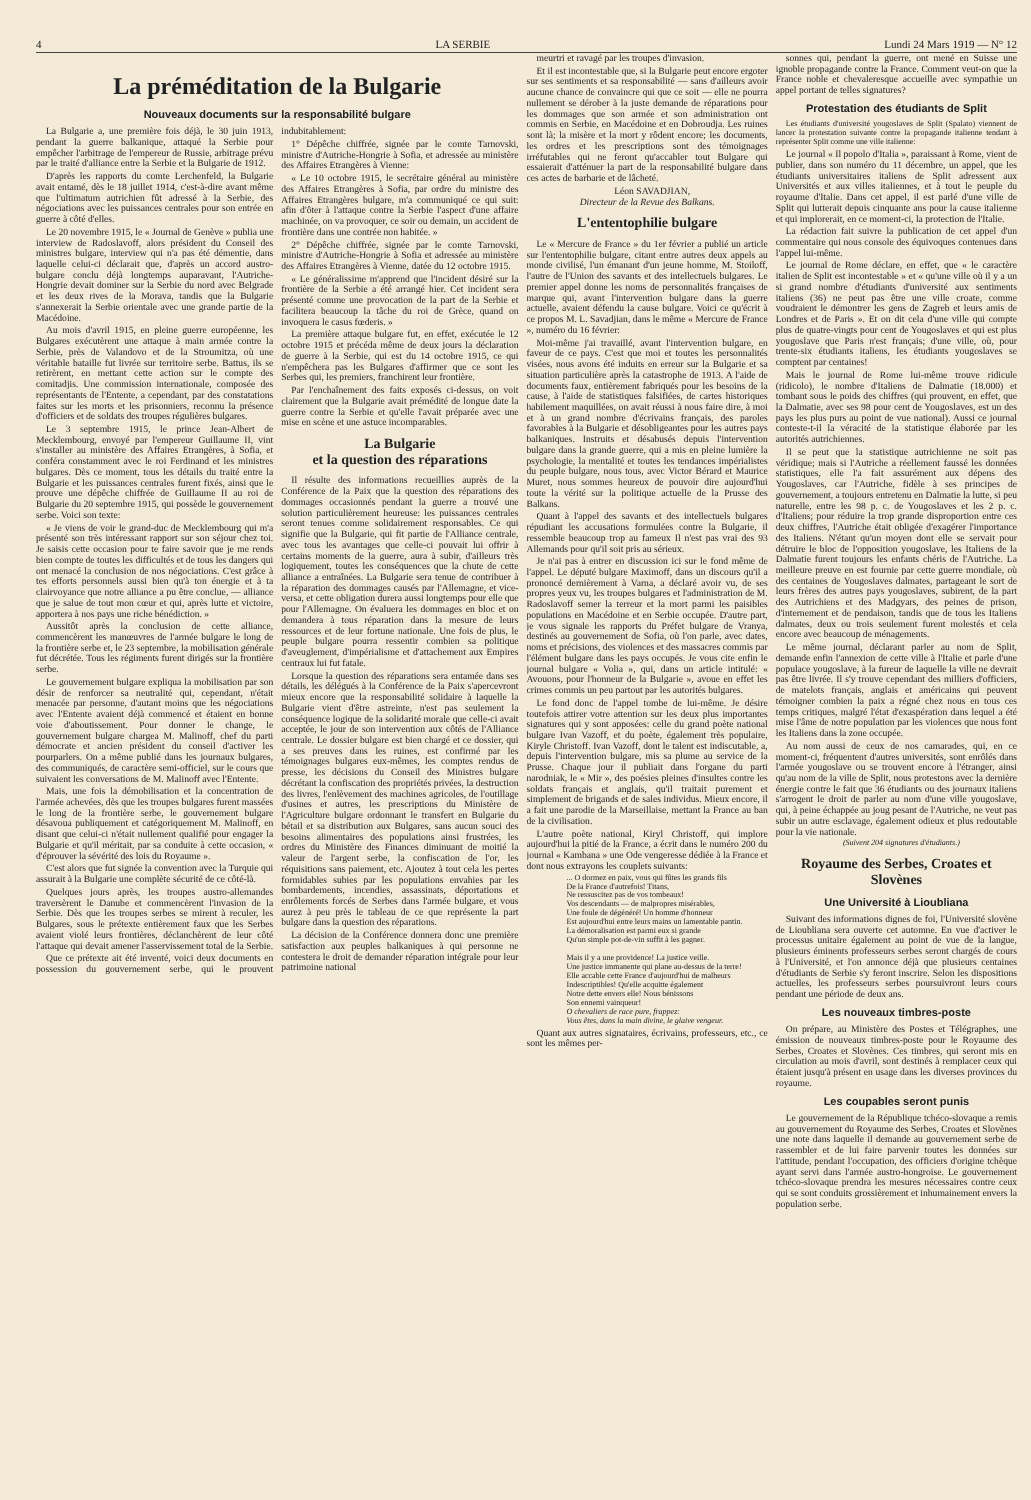4 LA SERBIE Lundi 24 Mars 1919 — N° 12
La préméditation de la Bulgarie
Nouveaux documents sur la responsabilité bulgare
La Bulgarie a, une première fois déjà, le 30 juin 1913, pendant la guerre balkanique, attaqué la Serbie pour empêcher l'arbitrage de l'empereur de Russie, arbitrage prévu par le traité d'alliance entre la Serbie et la Bulgarie de 1912.
D'après les rapports du comte Lerchenfeld, la Bulgarie avait entamé, dès le 18 juillet 1914, c'est-à-dire avant même que l'ultimatum autrichien fût adressé à la Serbie, des négociations avec les puissances centrales pour son entrée en guerre à côté d'elles.
Le 20 novembre 1915, le « Journal de Genève » publia une interview de Radoslavoff, alors président du Conseil des ministres bulgare, interview qui n'a pas été démentie, dans laquelle celui-ci déclarait que, d'après un accord austro-bulgare conclu déjà longtemps auparavant, l'Autriche-Hongrie devait dominer sur la Serbie du nord avec Belgrade et les deux rives de la Morava, tandis que la Bulgarie s'annexerait la Serbie orientale avec une grande partie de la Macédoine.
Au mois d'avril 1915, en pleine guerre européenne, les Bulgares exécutèrent une attaque à main armée contre la Serbie, près de Valandovo et de la Stroumitza, où une véritable bataille fut livrée sur territoire serbe. Battus, ils se retirèrent, en mettant cette action sur le compte des comitadjis. Une commission internationale, composée des représentants de l'Entente, a cependant, par des constatations faites sur les morts et les prisonniers, reconnu la présence d'officiers et de soldats des troupes régulières bulgares.
Le 3 septembre 1915, le prince Jean-Albert de Mecklembourg, envoyé par l'empereur Guillaume II, vint s'installer au ministère des Affaires Etrangères, à Sofia, et conféra constamment avec le roi Ferdinand et les ministres bulgares. Dès ce moment, tous les détails du traité entre la Bulgarie et les puissances centrales furent fixés, ainsi que le prouve une dépêche chiffrée de Guillaume II au roi de Bulgarie du 20 septembre 1915, qui possède le gouvernement serbe. Voici son texte:
« Je viens de voir le grand-duc de Mecklembourg qui m'a présenté son très intéressant rapport sur son séjour chez toi. Je saisis cette occasion pour te faire savoir que je me rends bien compte de toutes les difficultés et de tous les dangers qui ont menacé la conclusion de nos négociations. C'est grâce à tes efforts personnels aussi bien qu'à ton énergie et à ta clairvoyance que notre alliance a pu être conclue, — alliance que je salue de tout mon cœur et qui, après lutte et victoire, apportera à nos pays une riche bénédiction. »
Aussitôt après la conclusion de cette alliance, commencèrent les manœuvres de l'armée bulgare le long de la frontière serbe et, le 23 septembre, la mobilisation générale fut décrétée. Tous les régiments furent dirigés sur la frontière serbe.
Le gouvernement bulgare expliqua la mobilisation par son désir de renforcer sa neutralité qui, cependant, n'était menacée par personne, d'autant moins que les négociations avec l'Entente avaient déjà commencé et étaient en bonne voie d'aboutissement. Pour donner le change, le gouvernement bulgare chargea M. Malinoff, chef du parti démocrate et ancien président du conseil d'activer les pourparlers. On a même publié dans les journaux bulgares, des communiqués, de caractère semi-officiel, sur le cours que suivaient les conversations de M. Malinoff avec l'Entente.
Mais, une fois la démobilisation et la concentration de l'armée achevées, dès que les troupes bulgares furent massées le long de la frontière serbe, le gouvernement bulgare désavoua publiquement et catégoriquement M. Malinoff, en disant que celui-ci n'était nullement qualifié pour engager la Bulgarie et qu'il méritait, par sa conduite à cette occasion, « d'éprouver la sévérité des lois du Royaume ».
C'est alors que fut signée la convention avec la Turquie qui assurait à la Bulgarie une complète sécurité de ce côté-là.
Quelques jours après, les troupes austro-allemandes traversèrent le Danube et commencèrent l'invasion de la Serbie. Dès que les troupes serbes se mirent à reculer, les Bulgares, sous le prétexte entièrement faux que les Serbes avaient violé leurs frontières, déclanchèrent de leur côté l'attaque qui devait amener l'asservissement total de la Serbie.
Que ce prétexte ait été inventé, voici deux documents en possession du gouvernement serbe, qui le prouvent indubitablement:
1° Dépêche chiffrée, signée par le comte Tarnovski, ministre d'Autriche-Hongrie à Sofia, et adressée au ministère des Affaires Etrangères à Vienne:
« Le 10 octobre 1915, le secrétaire général au ministère des Affaires Etrangères à Sofia, par ordre du ministre des Affaires Etrangères bulgare, m'a communiqué ce qui suit: afin d'ôter à l'attaque contre la Serbie l'aspect d'une affaire machinée, on va provoquer, ce soir ou demain, un accident de frontière dans une contrée non habitée. »
2° Dépêche chiffrée, signée par le comte Tarnovski, ministre d'Autriche-Hongrie à Sofia et adressée au ministère des Affaires Etrangères à Vienne, datée du 12 octobre 1915.
« Le généralissime m'apprend que l'incident désiré sur la frontière de la Serbie a été arrangé hier. Cet incident sera présenté comme une provocation de la part de la Serbie et facilitera beaucoup la tâche du roi de Grèce, quand on invoquera le casus fœderis. »
La première attaque bulgare fut, en effet, exécutée le 12 octobre 1915 et précéda même de deux jours la déclaration de guerre à la Serbie, qui est du 14 octobre 1915, ce qui n'empêchera pas les Bulgares d'affirmer que ce sont les Serbes qui, les premiers, franchirent leur frontière.
Par l'enchaînement des faits exposés ci-dessus, on voit clairement que la Bulgarie avait prémédité de longue date la guerre contre la Serbie et qu'elle l'avait préparée avec une mise en scène et une astuce incomparables.
La Bulgarie
et la question des réparations
Il résulte des informations recueillies auprès de la Conférence de la Paix que la question des réparations des dommages occasionnés pendant la guerre a trouvé une solution particulièrement heureuse: les puissances centrales seront tenues comme solidairement responsables. Ce qui signifie que la Bulgarie, qui fit partie de l'Alliance centrale, avec tous les avantages que celle-ci pouvait lui offrir à certains moments de la guerre, aura à subir, d'ailleurs très logiquement, toutes les conséquences que la chute de cette alliance a entraînées. La Bulgarie sera tenue de contribuer à la réparation des dommages causés par l'Allemagne, et vice-versa, et cette obligation durera aussi longtemps pour elle que pour l'Allemagne. On évaluera les dommages en bloc et on demandera à tous réparation dans la mesure de leurs ressources et de leur fortune nationale. Une fois de plus, le peuple bulgare pourra ressentir combien sa politique d'aveuglement, d'impérialisme et d'attachement aux Empires centraux lui fut fatale.
Lorsque la question des réparations sera entamée dans ses détails, les délégués à la Conférence de la Paix s'apercevront mieux encore que la responsabilité solidaire à laquelle la Bulgarie vient d'être astreinte, n'est pas seulement la conséquence logique de la solidarité morale que celle-ci avait acceptée, le jour de son intervention aux côtés de l'Alliance centrale. Le dossier bulgare est bien chargé et ce dossier, qui a ses preuves dans les ruines, est confirmé par les témoignages bulgares eux-mêmes, les comptes rendus de presse, les décisions du Conseil des Ministres bulgare décrétant la confiscation des propriétés privées, la destruction des livres, l'enlèvement des machines agricoles, de l'outillage d'usines et autres, les prescriptions du Ministère de l'Agriculture bulgare ordonnant le transfert en Bulgarie du bétail et sa distribution aux Bulgares, sans aucun souci des besoins alimentaires des populations ainsi frustrées, les ordres du Ministère des Finances diminuant de moitié la valeur de l'argent serbe, la confiscation de l'or, les réquisitions sans paiement, etc. Ajoutez à tout cela les pertes formidables subies par les populations envahies par les bombardements, incendies, assassinats, déportations et enrôlements forcés de Serbes dans l'armée bulgare, et vous aurez à peu près le tableau de ce que représente la part bulgare dans la question des réparations.
La décision de la Conférence donnera donc une première satisfaction aux peuples balkaniques à qui personne ne contestera le droit de demander réparation intégrale pour leur patrimoine national
meurtri et ravagé par les troupes d'invasion.
Et il est incontestable que, si la Bulgarie peut encore ergoter sur ses sentiments et sa responsabilité — sans d'ailleurs avoir aucune chance de convaincre qui que ce soit — elle ne pourra nullement se dérober à la juste demande de réparations pour les dommages que son armée et son administration ont commis en Serbie, en Macédoine et en Dobroudja. Les ruines sont là; la misère et la mort y rôdent encore; les documents, les ordres et les prescriptions sont des témoignages irréfutables qui ne feront qu'accabler tout Bulgare qui essaierait d'atténuer la part de la responsabilité bulgare dans ces actes de barbarie et de lâcheté.
Léon SAVADJIAN,
Directeur de la Revue des Balkans.
L'ententophilie bulgare
Le « Mercure de France » du 1er février a publié un article sur l'ententophilie bulgare, citant entre autres deux appels au monde civilisé, l'un émanant d'un jeune homme, M. Stoiloff, l'autre de l'Union des savants et des intellectuels bulgares. Le premier appel donne les noms de personnalités françaises de marque qui, avant l'intervention bulgare dans la guerre actuelle, avaient défendu la cause bulgare. Voici ce qu'écrit à ce propos M. L. Savadjian, dans le même « Mercure de France », numéro du 16 février:
Moi-même j'ai travaillé, avant l'intervention bulgare, en faveur de ce pays. C'est que moi et toutes les personnalités visées, nous avons été induits en erreur sur la Bulgarie et sa situation particulière après la catastrophe de 1913. A l'aide de documents faux, entièrement fabriqués pour les besoins de la cause, à l'aide de statistiques falsifiées, de cartes historiques habilement maquillées, on avait réussi à nous faire dire, à moi et à un grand nombre d'écrivains français, des paroles favorables à la Bulgarie et désobligeantes pour les autres pays balkaniques. Instruits et désabusés depuis l'intervention bulgare dans la grande guerre, qui a mis en pleine lumière la psychologie, la mentalité et toutes les tendances impérialistes du peuple bulgare, nous tous, avec Victor Bérard et Maurice Muret, nous sommes heureux de pouvoir dire aujourd'hui toute la vérité sur la politique actuelle de la Prusse des Balkans.
Quant à l'appel des savants et des intellectuels bulgares répudiant les accusations formulées contre la Bulgarie, il ressemble beaucoup trop au fameux Il n'est pas vrai des 93 Allemands pour qu'il soit pris au sérieux.
Je n'ai pas à entrer en discussion ici sur le fond même de l'appel. Le député bulgare Maximoff, dans un discours qu'il a prononcé dernièrement à Varna, a déclaré avoir vu, de ses propres yeux vu, les troupes bulgares et l'administration de M. Radoslavoff semer la terreur et la mort parmi les paisibles populations en Macédoine et en Serbie occupée. D'autre part, je vous signale les rapports du Préfet bulgare de Vranya, destinés au gouvernement de Sofia, où l'on parle, avec dates, noms et précisions, des violences et des massacres commis par l'élément bulgare dans les pays occupés. Je vous cite enfin le journal bulgare « Volia », qui, dans un article intitulé: « Avouons, pour l'honneur de la Bulgarie », avoue en effet les crimes commis un peu partout par les autorités bulgares.
Le fond donc de l'appel tombe de lui-même. Je désire toutefois attirer votre attention sur les deux plus importantes signatures qui y sont apposées: celle du grand poète national bulgare Ivan Vazoff, et du poète, également très populaire, Kiryle Christoff. Ivan Vazoff, dont le talent est indiscutable, a, depuis l'intervention bulgare, mis sa plume au service de la Prusse. Chaque jour il publiait dans l'organe du parti narodniak, le « Mir », des poésies pleines d'insultes contre les soldats français et anglais, qu'il traitait purement et simplement de brigands et de sales individus. Mieux encore, il a fait une parodie de la Marseillaise, mettant la France au ban de la civilisation.
L'autre poète national, Kiryl Christoff, qui implore aujourd'hui la pitié de la France, a écrit dans le numéro 200 du journal « Kambana » une Ode vengeresse dédiée à la France et dont nous extrayons les couplets suivants:
... O dormez en paix, vous qui fûtes les grands fils
De la France d'autrefois! Titans,
Ne ressuscitez pas de vos tombeaux!
Vos descendants — de malpropres misérables,
Une foule de dégénéré! Un homme d'honneur
Est aujourd'hui entre leurs mains un lamentable pantin.
La démoralisation est parmi eux si grande
Qu'un simple pot-de-vin suffit à les gagner.
Mais il y a une providence! La justice veille.
Une justice immanente qui plane au-dessus de la terre!
Elle accable cette France d'aujourd'hui de malheurs
Indescriptibles! Qu'elle acquitte également
Notre dette envers elle! Nous bénissons
Son ennemi vainqueur!
O chevaliers de race pure, frappez:
Vous êtes, dans la main divine, le glaive vengeur.
Quant aux autres signataires, écrivains, professeurs, etc., ce sont les mêmes per-
sonnes qui, pendant la guerre, ont mené en Suisse une ignoble propagande contre la France. Comment veut-on que la France noble et chevaleresque accueille avec sympathie un appel portant de telles signatures?
Protestation des étudiants de Split
Les étudiants d'université yougoslaves de Split (Spalato) viennent de lancer la protestation suivante contre la propagande italienne tendant à représenter Split comme une ville italienne:
Le journal « Il popolo d'Italia », paraissant à Rome, vient de publier, dans son numéro du 11 décembre, un appel, que les étudiants universitaires italiens de Split adressent aux Universités et aux villes italiennes, et à tout le peuple du royaume d'Italie. Dans cet appel, il est parlé d'une ville de Split qui lutterait depuis cinquante ans pour la cause italienne et qui implorerait, en ce moment-ci, la protection de l'Italie.
La rédaction fait suivre la publication de cet appel d'un commentaire qui nous console des équivoques contenues dans l'appel lui-même.
Le journal de Rome déclare, en effet, que « le caractère italien de Split est incontestable » et « qu'une ville où il y a un si grand nombre d'étudiants d'université aux sentiments italiens (36) ne peut pas être une ville croate, comme voudraient le démontrer les gens de Zagreb et leurs amis de Londres et de Paris ». Et on dit cela d'une ville qui compte plus de quatre-vingts pour cent de Yougoslaves et qui est plus yougoslave que Paris n'est français; d'une ville, où, pour trente-six étudiants italiens, les étudiants yougoslaves se comptent par centaines!
Mais le journal de Rome lui-même trouve ridicule (ridicolo), le nombre d'Italiens de Dalmatie (18.000) et tombant sous le poids des chiffres (qui prouvent, en effet, que la Dalmatie, avec ses 98 pour cent de Yougoslaves, est un des pays les plus purs au point de vue national). Aussi ce journal conteste-t-il la véracité de la statistique élaborée par les autorités autrichiennes.
Il se peut que la statistique autrichienne ne soit pas véridique; mais si l'Autriche a réellement faussé les données statistiques, elle l'a fait assurément aux dépens des Yougoslaves, car l'Autriche, fidèle à ses principes de gouvernement, a toujours entretenu en Dalmatie la lutte, si peu naturelle, entre les 98 p. c. de Yougoslaves et les 2 p. c. d'Italiens; pour réduire la trop grande disproportion entre ces deux chiffres, l'Autriche était obligée d'exagérer l'importance des Italiens. N'étant qu'un moyen dont elle se servait pour détruire le bloc de l'opposition yougoslave, les Italiens de la Dalmatie furent toujours les enfants chéris de l'Autriche. La meilleure preuve en est fournie par cette guerre mondiale, où des centaines de Yougoslaves dalmates, partageant le sort de leurs frères des autres pays yougoslaves, subirent, de la part des Autrichiens et des Madgyars, des peines de prison, d'internement et de pendaison, tandis que de tous les Italiens dalmates, deux ou trois seulement furent molestés et cela encore avec beaucoup de ménagements.
Le même journal, déclarant parler au nom de Split, demande enfin l'annexion de cette ville à l'Italie et parle d'une populace yougoslave, à la fureur de laquelle la ville ne devrait pas être livrée. Il s'y trouve cependant des milliers d'officiers, de matelots français, anglais et américains qui peuvent témoigner combien la paix a régné chez nous en tous ces temps critiques, malgré l'état d'exaspération dans lequel a été mise l'âme de notre population par les violences que nous font les Italiens dans la zone occupée.
Au nom aussi de ceux de nos camarades, qui, en ce moment-ci, fréquentent d'autres universités, sont enrôlés dans l'armée yougoslave ou se trouvent encore à l'étranger, ainsi qu'au nom de la ville de Split, nous protestons avec la dernière énergie contre le fait que 36 étudiants ou des journaux italiens s'arrogent le droit de parler au nom d'une ville yougoslave, qui, à peine échappée au joug pesant de l'Autriche, ne veut pas subir un autre esclavage, également odieux et plus redoutable pour la vie nationale.
(Suivent 204 signatures d'étudiants.)
Royaume des Serbes, Croates et Slovènes
Une Université à Lioubliana
Suivant des informations dignes de foi, l'Université slovène de Lioubliana sera ouverte cet automne. En vue d'activer le processus unitaire également au point de vue de la langue, plusieurs éminents professeurs serbes seront chargés de cours à l'Université, et l'on annonce déjà que plusieurs centaines d'étudiants de Serbie s'y feront inscrire. Selon les dispositions actuelles, les professeurs serbes poursuivront leurs cours pendant une période de deux ans.
Les nouveaux timbres-poste
On prépare, au Ministère des Postes et Télégraphes, une émission de nouveaux timbres-poste pour le Royaume des Serbes, Croates et Slovènes. Ces timbres, qui seront mis en circulation au mois d'avril, sont destinés à remplacer ceux qui étaient jusqu'à présent en usage dans les diverses provinces du royaume.
Les coupables seront punis
Le gouvernement de la République tchéco-slovaque a remis au gouvernement du Royaume des Serbes, Croates et Slovènes une note dans laquelle il demande au gouvernement serbe de rassembler et de lui faire parvenir toutes les données sur l'attitude, pendant l'occupation, des officiers d'origine tchèque ayant servi dans l'armée austro-hongroise. Le gouvernement tchéco-slovaque prendra les mesures nécessaires contre ceux qui se sont conduits grossièrement et inhumainement envers la population serbe.